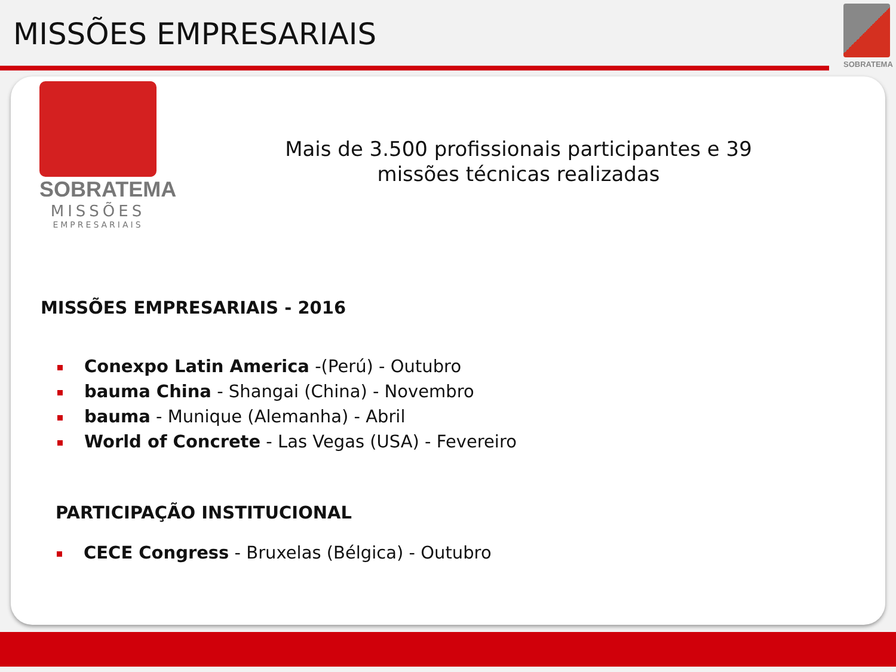MISSÕES EMPRESARIAIS
SOBRATEMA
SOBRATEMA
MISSÕES
EMPRESARIAIS
Mais de 3.500 profissionais participantes e 39 missões técnicas realizadas
MISSÕES EMPRESARIAIS - 2016
Conexpo Latin America -(Perú) - Outubro
bauma China - Shangai (China) - Novembro
bauma - Munique (Alemanha) - Abril
World of Concrete - Las Vegas (USA) - Fevereiro
PARTICIPAÇÃO INSTITUCIONAL
CECE Congress - Bruxelas (Bélgica) - Outubro